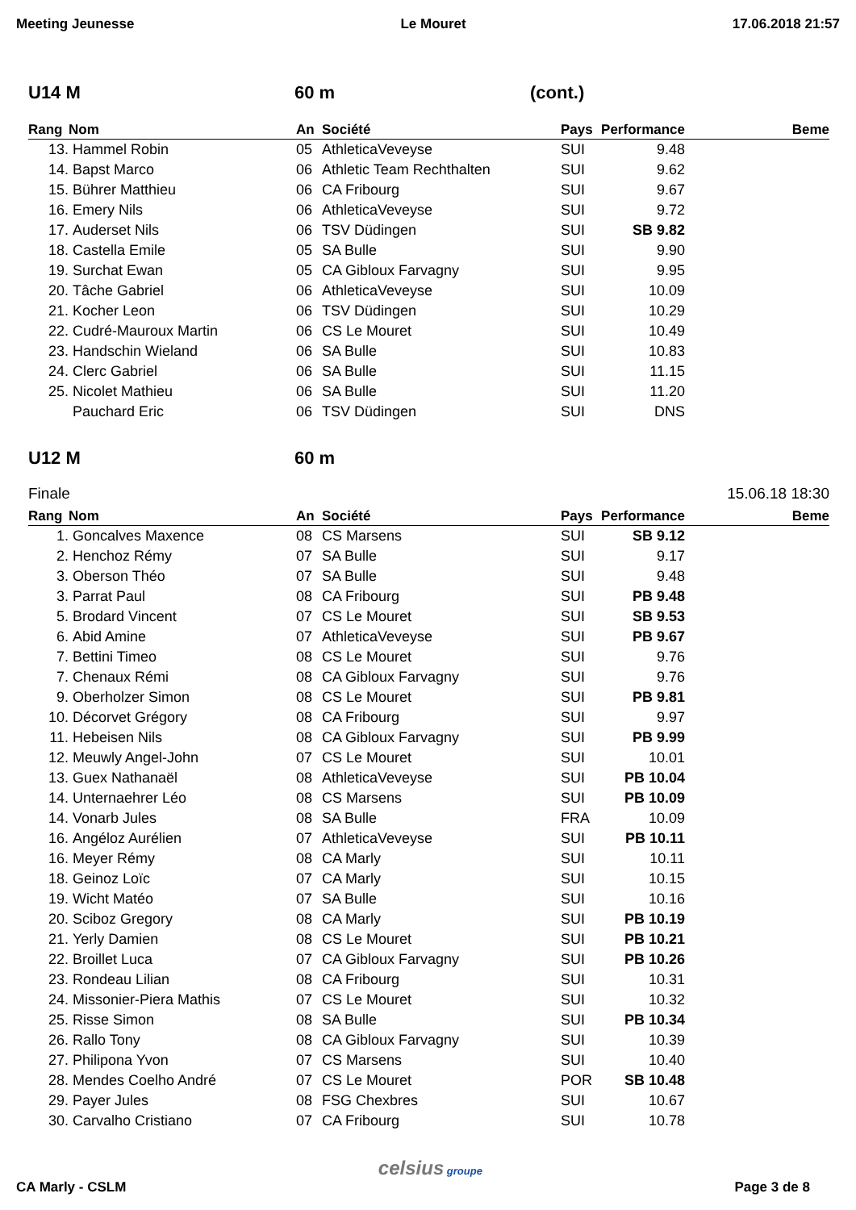Meeting Jeunesse Le Mouret 17.06.2018 21:57
U14 M 60 m (cont.)
| Rang | Nom | An | Société | Pays | Performance | Beme |
| --- | --- | --- | --- | --- | --- | --- |
| 13. | Hammel Robin | 05 | AthleticaVeveyse | SUI | 9.48 | |
| 14. | Bapst Marco | 06 | Athletic Team Rechthalten | SUI | 9.62 | |
| 15. | Bührer Matthieu | 06 | CA Fribourg | SUI | 9.67 | |
| 16. | Emery Nils | 06 | AthleticaVeveyse | SUI | 9.72 | |
| 17. | Auderset Nils | 06 | TSV Düdingen | SUI | SB 9.82 | |
| 18. | Castella Emile | 05 | SA Bulle | SUI | 9.90 | |
| 19. | Surchat Ewan | 05 | CA Gibloux Farvagny | SUI | 9.95 | |
| 20. | Tâche Gabriel | 06 | AthleticaVeveyse | SUI | 10.09 | |
| 21. | Kocher Leon | 06 | TSV Düdingen | SUI | 10.29 | |
| 22. | Cudré-Mauroux Martin | 06 | CS Le Mouret | SUI | 10.49 | |
| 23. | Handschin Wieland | 06 | SA Bulle | SUI | 10.83 | |
| 24. | Clerc Gabriel | 06 | SA Bulle | SUI | 11.15 | |
| 25. | Nicolet Mathieu | 06 | SA Bulle | SUI | 11.20 | |
| | Pauchard Eric | 06 | TSV Düdingen | SUI | DNS | |
U12 M 60 m
Finale 15.06.18 18:30
| Rang | Nom | An | Société | Pays | Performance | Beme |
| --- | --- | --- | --- | --- | --- | --- |
| 1. | Goncalves Maxence | 08 | CS Marsens | SUI | SB 9.12 | |
| 2. | Henchoz Rémy | 07 | SA Bulle | SUI | 9.17 | |
| 3. | Oberson Théo | 07 | SA Bulle | SUI | 9.48 | |
| 3. | Parrat Paul | 08 | CA Fribourg | SUI | PB 9.48 | |
| 5. | Brodard Vincent | 07 | CS Le Mouret | SUI | SB 9.53 | |
| 6. | Abid Amine | 07 | AthleticaVeveyse | SUI | PB 9.67 | |
| 7. | Bettini Timeo | 08 | CS Le Mouret | SUI | 9.76 | |
| 7. | Chenaux Rémi | 08 | CA Gibloux Farvagny | SUI | 9.76 | |
| 9. | Oberholzer Simon | 08 | CS Le Mouret | SUI | PB 9.81 | |
| 10. | Décorvet Grégory | 08 | CA Fribourg | SUI | 9.97 | |
| 11. | Hebeisen Nils | 08 | CA Gibloux Farvagny | SUI | PB 9.99 | |
| 12. | Meuwly Angel-John | 07 | CS Le Mouret | SUI | 10.01 | |
| 13. | Guex Nathanaël | 08 | AthleticaVeveyse | SUI | PB 10.04 | |
| 14. | Unternaehrer Léo | 08 | CS Marsens | SUI | PB 10.09 | |
| 14. | Vonarb Jules | 08 | SA Bulle | FRA | 10.09 | |
| 16. | Angéloz Aurélien | 07 | AthleticaVeveyse | SUI | PB 10.11 | |
| 16. | Meyer Rémy | 08 | CA Marly | SUI | 10.11 | |
| 18. | Geinoz Loïc | 07 | CA Marly | SUI | 10.15 | |
| 19. | Wicht Matéo | 07 | SA Bulle | SUI | 10.16 | |
| 20. | Sciboz Gregory | 08 | CA Marly | SUI | PB 10.19 | |
| 21. | Yerly Damien | 08 | CS Le Mouret | SUI | PB 10.21 | |
| 22. | Broillet Luca | 07 | CA Gibloux Farvagny | SUI | PB 10.26 | |
| 23. | Rondeau Lilian | 08 | CA Fribourg | SUI | 10.31 | |
| 24. | Missonier-Piera Mathis | 07 | CS Le Mouret | SUI | 10.32 | |
| 25. | Risse Simon | 08 | SA Bulle | SUI | PB 10.34 | |
| 26. | Rallo Tony | 08 | CA Gibloux Farvagny | SUI | 10.39 | |
| 27. | Philipona Yvon | 07 | CS Marsens | SUI | 10.40 | |
| 28. | Mendes Coelho André | 07 | CS Le Mouret | POR | SB 10.48 | |
| 29. | Payer Jules | 08 | FSG Chexbres | SUI | 10.67 | |
| 30. | Carvalho Cristiano | 07 | CA Fribourg | SUI | 10.78 | |
CA Marly - CSLM celsius groupe Page 3 de 8